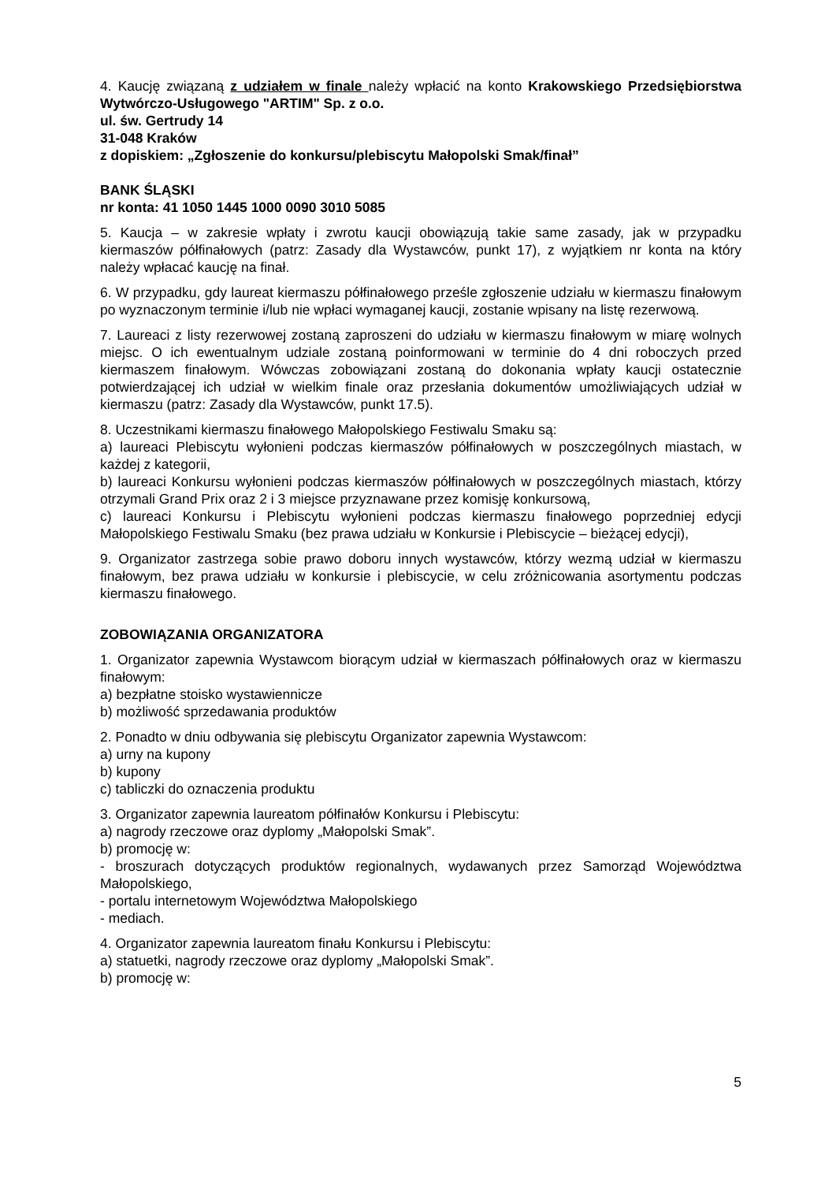4. Kaucję związaną z udziałem w finale należy wpłacić na konto Krakowskiego Przedsiębiorstwa Wytwórczo-Usługowego "ARTIM" Sp. z o.o.
ul. św. Gertrudy 14
31-048 Kraków
z dopiskiem: „Zgłoszenie do konkursu/plebiscytu Małopolski Smak/finał”
BANK ŚLĄSKI
nr konta: 41 1050 1445 1000 0090 3010 5085
5. Kaucja – w zakresie wpłaty i zwrotu kaucji obowiązują takie same zasady, jak w przypadku kiermaszów półfinałowych (patrz: Zasady dla Wystawców, punkt 17), z wyjątkiem nr konta na który należy wpłacać kaucję na finał.
6. W przypadku, gdy laureat kiermaszu półfinałowego prześle zgłoszenie udziału w kiermaszu finałowym po wyznaczonym terminie i/lub nie wpłaci wymaganej kaucji, zostanie wpisany na listę rezerwową.
7. Laureaci z listy rezerwowej zostaną zaproszeni do udziału w kiermaszu finałowym w miarę wolnych miejsc. O ich ewentualnym udziale zostaną poinformowani w terminie do 4 dni roboczych przed kiermaszem finałowym. Wówczas zobowiązani zostaną do dokonania wpłaty kaucji ostatecznie potwierdzającej ich udział w wielkim finale oraz przesłania dokumentów umożliwiających udział w kiermaszu (patrz: Zasady dla Wystawców, punkt 17.5).
8. Uczestnikami kiermaszu finałowego Małopolskiego Festiwalu Smaku są:
a) laureaci Plebiscytu wyłonieni podczas kiermaszów półfinałowych w poszczególnych miastach, w każdej z kategorii,
b) laureaci Konkursu wyłonieni podczas kiermaszów półfinałowych w poszczególnych miastach, którzy otrzymali Grand Prix oraz 2 i 3 miejsce przyznawane przez komisję konkursową,
c) laureaci Konkursu i Plebiscytu wyłonieni podczas kiermaszu finałowego poprzedniej edycji Małopolskiego Festiwalu Smaku (bez prawa udziału w Konkursie i Plebiscycie – bieżącej edycji),
9. Organizator zastrzega sobie prawo doboru innych wystawców, którzy wezmą udział w kiermaszu finałowym, bez prawa udziału w konkursie i plebiscycie, w celu zróżnicowania asortymentu podczas kiermaszu finałowego.
ZOBOWIĄZANIA ORGANIZATORA
1. Organizator zapewnia Wystawcom biorącym udział w kiermaszach półfinałowych oraz w kiermaszu finałowym:
a) bezpłatne stoisko wystawiennicze
b) możliwość sprzedawania produktów
2. Ponadto w dniu odbywania się plebiscytu Organizator zapewnia Wystawcom:
a) urny na kupony
b) kupony
c) tabliczki do oznaczenia produktu
3. Organizator zapewnia laureatom półfinałów Konkursu i Plebiscytu:
a) nagrody rzeczowe oraz dyplomy „Małopolski Smak”.
b) promocję w:
- broszurach dotyczących produktów regionalnych, wydawanych przez Samorząd Województwa Małopolskiego,
- portalu internetowym Województwa Małopolskiego
- mediach.
4. Organizator zapewnia laureatom finału Konkursu i Plebiscytu:
a) statuetki, nagrody rzeczowe oraz dyplomy „Małopolski Smak”.
b) promocję w:
5